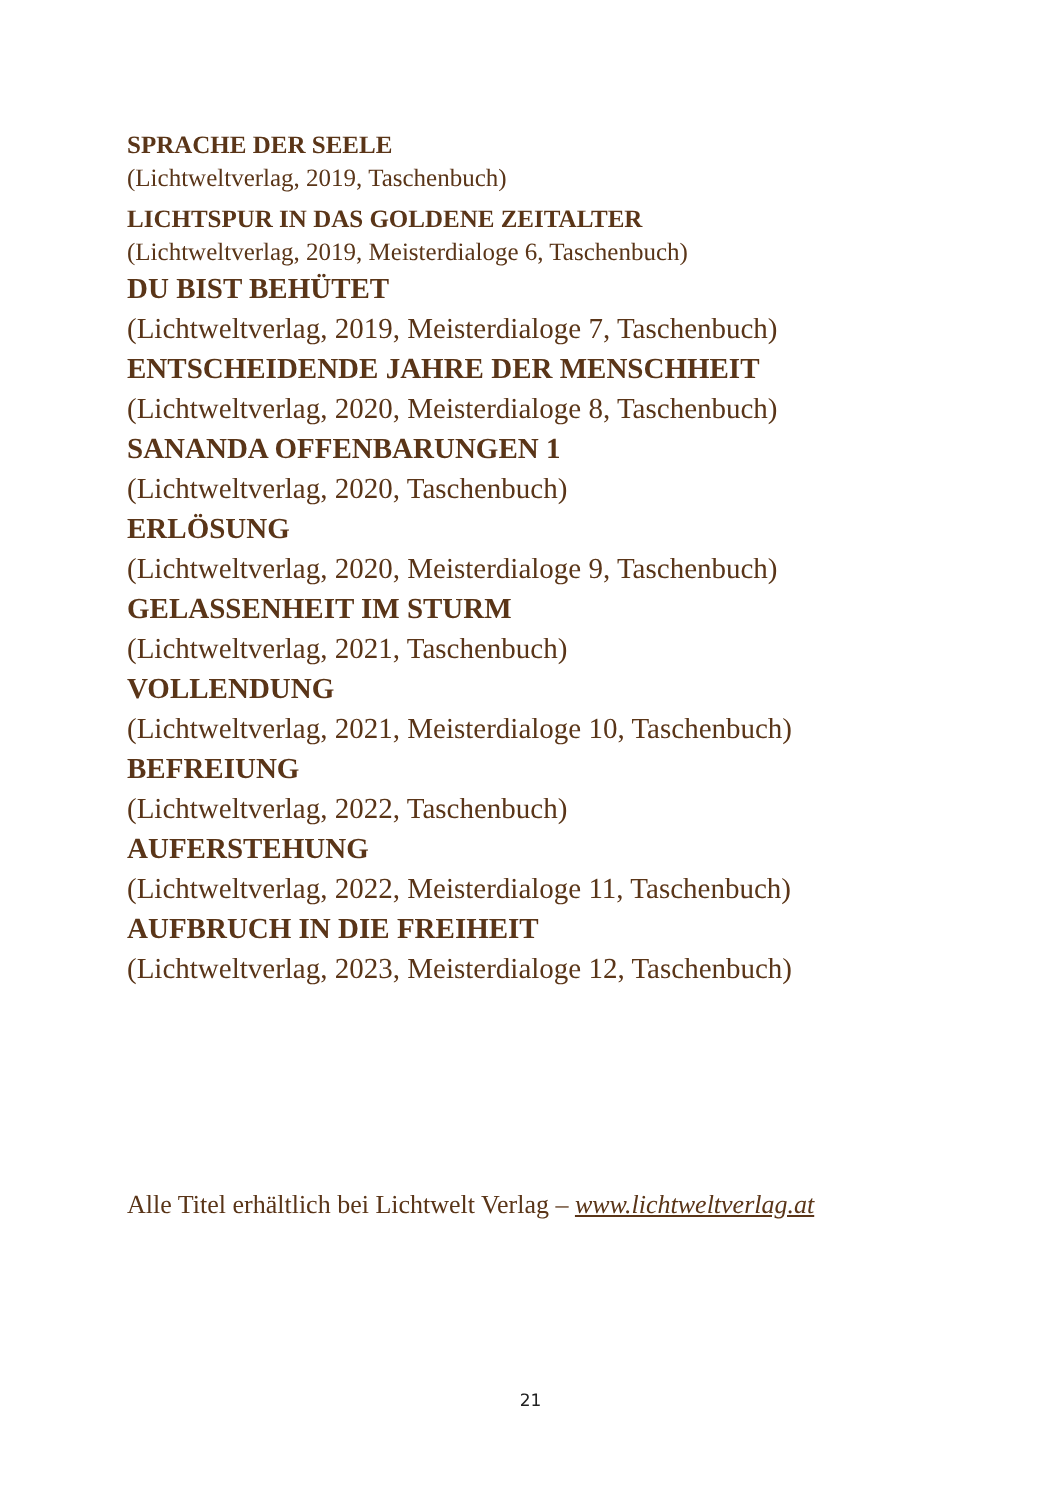SPRACHE DER SEELE
(Lichtweltverlag, 2019, Taschenbuch)
LICHTSPUR IN DAS GOLDENE ZEITALTER
(Lichtweltverlag, 2019, Meisterdialoge 6, Taschenbuch)
DU BIST BEHÜTET
(Lichtweltverlag, 2019, Meisterdialoge 7, Taschenbuch)
ENTSCHEIDENDE JAHRE DER MENSCHHEIT
(Lichtweltverlag, 2020, Meisterdialoge 8, Taschenbuch)
SANANDA OFFENBARUNGEN 1
(Lichtweltverlag, 2020, Taschenbuch)
ERLÖSUNG
(Lichtweltverlag, 2020, Meisterdialoge 9, Taschenbuch)
GELASSENHEIT IM STURM
(Lichtweltverlag, 2021, Taschenbuch)
VOLLENDUNG
(Lichtweltverlag, 2021, Meisterdialoge 10, Taschenbuch)
BEFREIUNG
(Lichtweltverlag, 2022, Taschenbuch)
AUFERSTEHUNG
(Lichtweltverlag, 2022, Meisterdialoge 11, Taschenbuch)
AUFBRUCH IN DIE FREIHEIT
(Lichtweltverlag, 2023, Meisterdialoge 12, Taschenbuch)
Alle Titel erhältlich bei Lichtwelt Verlag – www.lichtweltverlag.at
21